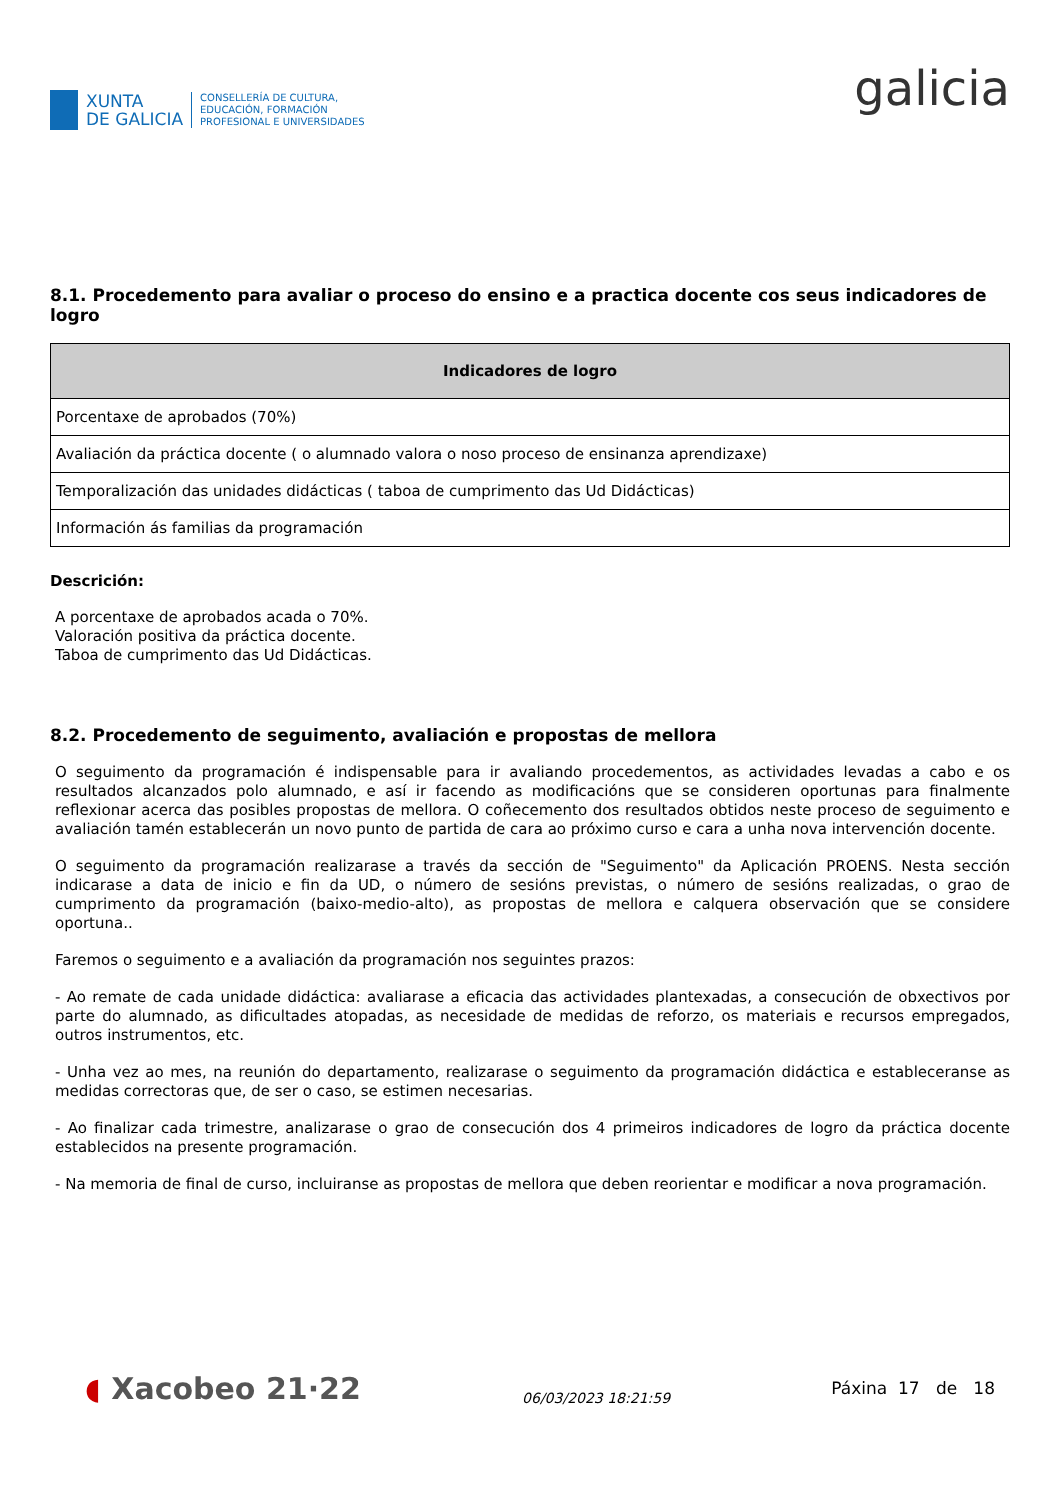XUNTA
DE GALICIA
CONSELLERÍA DE CULTURA,
EDUCACIÓN, FORMACIÓN
PROFESIONAL E UNIVERSIDADES
galicia
8.1. Procedemento para avaliar o proceso do ensino e a practica docente cos seus indicadores de logro
| Indicadores de logro |
| --- |
| Porcentaxe de aprobados (70%) |
| Avaliación da práctica docente ( o alumnado valora o noso proceso de ensinanza aprendizaxe) |
| Temporalización das unidades didácticas ( taboa de cumprimento das Ud Didácticas) |
| Información ás familias da programación |
Descrición:
A porcentaxe de aprobados acada o 70%.
Valoración positiva da práctica docente.
Taboa de cumprimento das Ud Didácticas.
8.2. Procedemento de seguimento, avaliación e propostas de mellora
O seguimento da programación é indispensable para ir avaliando procedementos, as actividades levadas a cabo e os resultados alcanzados polo alumnado, e así ir facendo as modificacións que se consideren oportunas para finalmente reflexionar acerca das posibles propostas de mellora. O coñecemento dos resultados obtidos neste proceso de seguimento e avaliación tamén establecerán un novo punto de partida de cara ao próximo curso e cara a unha nova intervención docente.
O seguimento da programación realizarase a través da sección de "Seguimento" da Aplicación PROENS. Nesta sección indicarase a data de inicio e fin da UD, o número de sesións previstas, o número de sesións realizadas, o grao de cumprimento da programación (baixo-medio-alto), as propostas de mellora e calquera observación que se considere oportuna..
Faremos o seguimento e a avaliación da programación nos seguintes prazos:
- Ao remate de cada unidade didáctica: avaliarase a eficacia das actividades plantexadas, a consecución de obxectivos por parte do alumnado, as dificultades atopadas, as necesidade de medidas de reforzo, os materiais e recursos empregados, outros instrumentos, etc.
- Unha vez ao mes, na reunión do departamento, realizarase o seguimento da programación didáctica e estableceranse as medidas correctoras que, de ser o caso, se estimen necesarias.
- Ao finalizar cada trimestre, analizarase o grao de consecución dos 4 primeiros indicadores de logro da práctica docente establecidos na presente programación.
- Na memoria de final de curso, incluiranse as propostas de mellora que deben reorientar e modificar a nova programación.
◖ Xacobeo 21·22
06/03/2023 18:21:59
Páxina 17 de 18